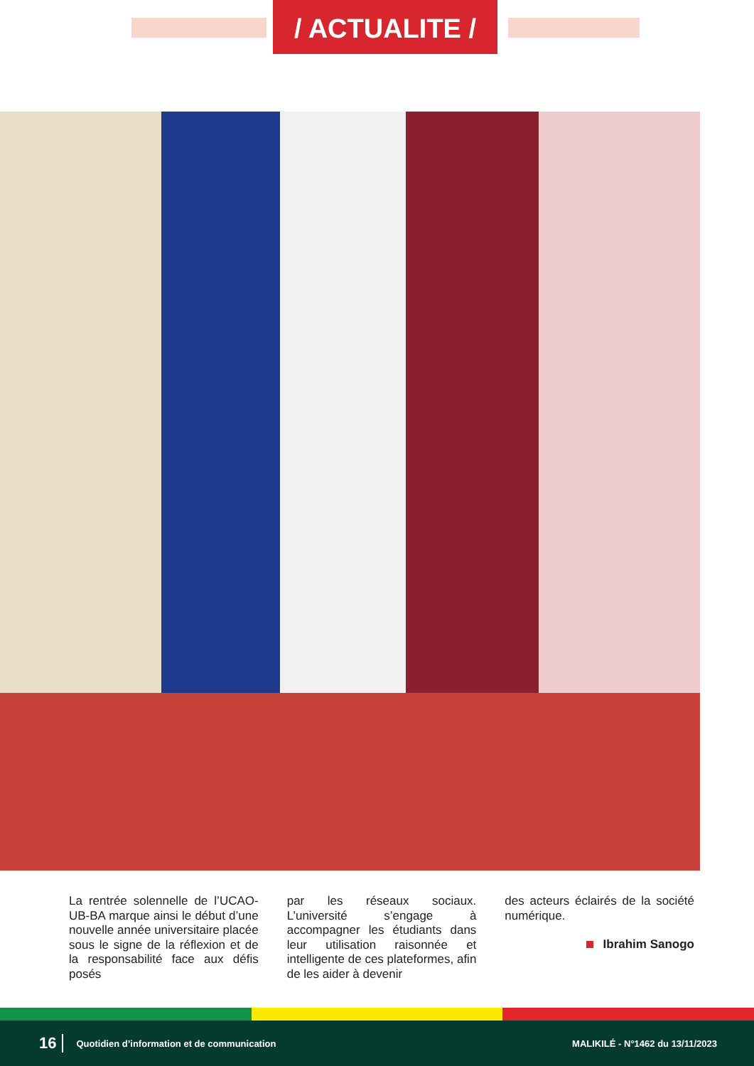/ ACTUALITE /
La rentrée solennelle de l’UCAO-UB-BA marque ainsi le début d’une nouvelle année universitaire placée sous le signe de la réflexion et de la responsabilité face aux défis posés
par les réseaux sociaux. L’université s’engage à accompagner les étudiants dans leur utilisation raisonnée et intelligente de ces plateformes, afin de les aider à devenir
des acteurs éclairés de la société numérique.
Ibrahim Sanogo
16 Quotidien d’information et de communication MALIKILÉ - N°1462 du 13/11/2023